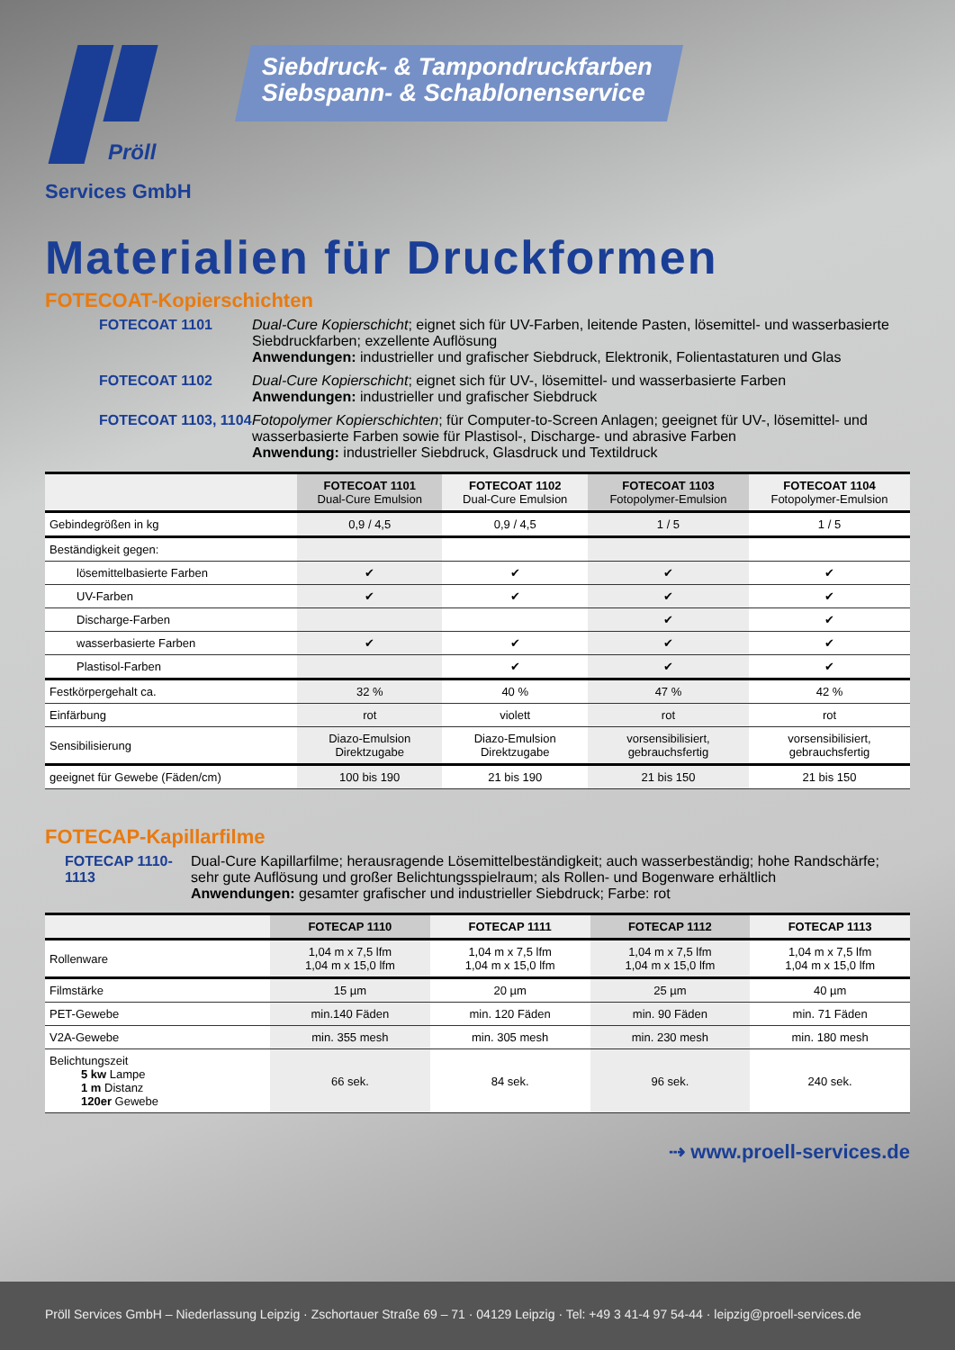Pröll
Siebdruck- & Tampondruckfarben
Siebspann- & Schablonenservice
Services GmbH
Materialien für Druckformen
FOTECOAT-Kopierschichten
FOTECOAT 1101 Dual-Cure Kopierschicht; eignet sich für UV-Farben, leitende Pasten, lösemittel- und wasserbasierte Siebdruckfarben; exzellente Auflösung
Anwendungen: industrieller und grafischer Siebdruck, Elektronik, Folientastaturen und Glas
FOTECOAT 1102 Dual-Cure Kopierschicht; eignet sich für UV-, lösemittel- und wasserbasierte Farben
Anwendungen: industrieller und grafischer Siebdruck
FOTECOAT 1103, 1104
Fotopolymer Kopierschichten; für Computer-to-Screen Anlagen; geeignet für UV-, lösemittel- und wasserbasierte Farben sowie für Plastisol-, Discharge- und abrasive Farben
Anwendung: industrieller Siebdruck, Glasdruck und Textildruck
| | FOTECOAT 1101 Dual-Cure Emulsion | FOTECOAT 1102 Dual-Cure Emulsion | FOTECOAT 1103 Fotopolymer-Emulsion | FOTECOAT 1104 Fotopolymer-Emulsion |
| --- | --- | --- | --- | --- |
| Gebindegrößen in kg | 0,9 / 4,5 | 0,9 / 4,5 | 1 / 5 | 1 / 5 |
| Beständigkeit gegen: | | | | |
| lösemittelbasierte Farben | ✔ | ✔ | ✔ | ✔ |
| UV-Farben | ✔ | ✔ | ✔ | ✔ |
| Discharge-Farben | | | ✔ | ✔ |
| wasserbasierte Farben | ✔ | ✔ | ✔ | ✔ |
| Plastisol-Farben | | ✔ | ✔ | ✔ |
| Festkörpergehalt ca. | 32 % | 40 % | 47 % | 42 % |
| Einfärbung | rot | violett | rot | rot |
| Sensibilisierung | Diazo-Emulsion Direktzugabe | Diazo-Emulsion Direktzugabe | vorsensibilisiert, gebrauchsfertig | vorsensibilisiert, gebrauchsfertig |
| geeignet für Gewebe (Fäden/cm) | 100 bis 190 | 21 bis 190 | 21 bis 150 | 21 bis 150 |
FOTECAP-Kapillarfilme
FOTECAP 1110-1113
Dual-Cure Kapillarfilme; herausragende Lösemittelbeständigkeit; auch wasserbeständig; hohe Randschärfe; sehr gute Auflösung und großer Belichtungsspielraum; als Rollen- und Bogenware erhältlich
Anwendungen: gesamter grafischer und industrieller Siebdruck; Farbe: rot
| | FOTECAP 1110 | FOTECAP 1111 | FOTECAP 1112 | FOTECAP 1113 |
| --- | --- | --- | --- | --- |
| Rollenware | 1,04 m x 7,5 lfm 1,04 m x 15,0 lfm | 1,04 m x 7,5 lfm 1,04 m x 15,0 lfm | 1,04 m x 7,5 lfm 1,04 m x 15,0 lfm | 1,04 m x 7,5 lfm 1,04 m x 15,0 lfm |
| Filmstärke | 15 µm | 20 µm | 25 µm | 40 µm |
| PET-Gewebe | min.140 Fäden | min. 120 Fäden | min. 90 Fäden | min. 71 Fäden |
| V2A-Gewebe | min. 355 mesh | min. 305 mesh | min. 230 mesh | min. 180 mesh |
| Belichtungszeit 5 kw Lampe 1 m Distanz 120er Gewebe | 66 sek. | 84 sek. | 96 sek. | 240 sek. |
⇢ www.proell-services.de
Pröll Services GmbH – Niederlassung Leipzig · Zschortauer Straße 69 – 71 · 04129 Leipzig · Tel: +49 3 41-4 97 54-44 · leipzig@proell-services.de